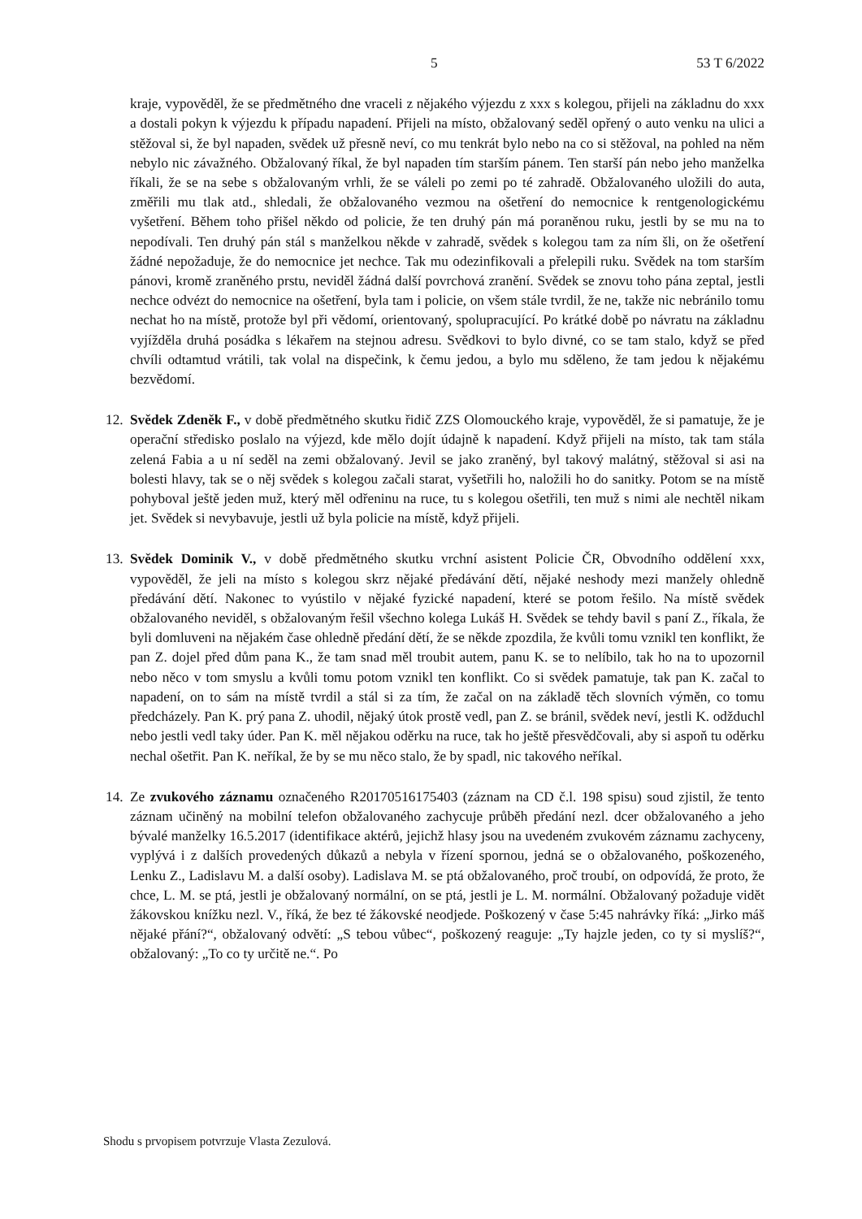5 53 T 6/2022
kraje, vypověděl, že se předmětného dne vraceli z nějakého výjezdu z xxx s kolegou, přijeli na základnu do xxx a dostali pokyn k výjezdu k případu napadení. Přijeli na místo, obžalovaný seděl opřený o auto venku na ulici a stěžoval si, že byl napaden, svědek už přesně neví, co mu tenkrát bylo nebo na co si stěžoval, na pohled na něm nebylo nic závažného. Obžalovaný říkal, že byl napaden tím starším pánem. Ten starší pán nebo jeho manželka říkali, že se na sebe s obžalovaným vrhli, že se váleli po zemi po té zahradě. Obžalovaného uložili do auta, změřili mu tlak atd., shledali, že obžalovaného vezmou na ošetření do nemocnice k rentgenologickému vyšetření. Během toho přišel někdo od policie, že ten druhý pán má poraněnou ruku, jestli by se mu na to nepodívali. Ten druhý pán stál s manželkou někde v zahradě, svědek s kolegou tam za ním šli, on že ošetření žádné nepožaduje, že do nemocnice jet nechce. Tak mu odezinfikovali a přelepili ruku. Svědek na tom starším pánovi, kromě zraněného prstu, neviděl žádná další povrchová zranění. Svědek se znovu toho pána zeptal, jestli nechce odvézt do nemocnice na ošetření, byla tam i policie, on všem stále tvrdil, že ne, takže nic nebránilo tomu nechat ho na místě, protože byl při vědomí, orientovaný, spolupracující. Po krátké době po návratu na základnu vyjížděla druhá posádka s lékařem na stejnou adresu. Svědkovi to bylo divné, co se tam stalo, když se před chvíli odtamtud vrátili, tak volal na dispečink, k čemu jedou, a bylo mu sděleno, že tam jedou k nějakému bezvědomí.
12.
Svědek Zdeněk F., v době předmětného skutku řidič ZZS Olomouckého kraje, vypověděl, že si pamatuje, že je operační středisko poslalo na výjezd, kde mělo dojít údajně k napadení. Když přijeli na místo, tak tam stála zelená Fabia a u ní seděl na zemi obžalovaný. Jevil se jako zraněný, byl takový malátný, stěžoval si asi na bolesti hlavy, tak se o něj svědek s kolegou začali starat, vyšetřili ho, naložili ho do sanitky. Potom se na místě pohyboval ještě jeden muž, který měl odřeninu na ruce, tu s kolegou ošetřili, ten muž s nimi ale nechtěl nikam jet. Svědek si nevybavuje, jestli už byla policie na místě, když přijeli.
13.
Svědek Dominik V., v době předmětného skutku vrchní asistent Policie ČR, Obvodního oddělení xxx, vypověděl, že jeli na místo s kolegou skrz nějaké předávání dětí, nějaké neshody mezi manžely ohledně předávání dětí. Nakonec to vyústilo v nějaké fyzické napadení, které se potom řešilo. Na místě svědek obžalovaného neviděl, s obžalovaným řešil všechno kolega Lukáš H. Svědek se tehdy bavil s paní Z., říkala, že byli domluveni na nějakém čase ohledně předání dětí, že se někde zpozdila, že kvůli tomu vznikl ten konflikt, že pan Z. dojel před dům pana K., že tam snad měl troubit autem, panu K. se to nelíbilo, tak ho na to upozornil nebo něco v tom smyslu a kvůli tomu potom vznikl ten konflikt. Co si svědek pamatuje, tak pan K. začal to napadení, on to sám na místě tvrdil a stál si za tím, že začal on na základě těch slovních výměn, co tomu předcházely. Pan K. prý pana Z. uhodil, nějaký útok prostě vedl, pan Z. se bránil, svědek neví, jestli K. odžduchl nebo jestli vedl taky úder. Pan K. měl nějakou oděrku na ruce, tak ho ještě přesvědčovali, aby si aspoň tu oděrku nechal ošetřit. Pan K. neříkal, že by se mu něco stalo, že by spadl, nic takového neříkal.
14.
Ze zvukového záznamu označeného R20170516175403 (záznam na CD č.l. 198 spisu) soud zjistil, že tento záznam učiněný na mobilní telefon obžalovaného zachycuje průběh předání nezl. dcer obžalovaného a jeho bývalé manželky 16.5.2017 (identifikace aktérů, jejichž hlasy jsou na uvedeném zvukovém záznamu zachyceny, vyplývá i z dalších provedených důkazů a nebyla v řízení spornou, jedná se o obžalovaného, poškozeného, Lenku Z., Ladislavu M. a další osoby). Ladislava M. se ptá obžalovaného, proč troubí, on odpovídá, že proto, že chce, L. M. se ptá, jestli je obžalovaný normální, on se ptá, jestli je L. M. normální. Obžalovaný požaduje vidět žákovskou knížku nezl. V., říká, že bez té žákovské neodjede. Poškozený v čase 5:45 nahrávky říká: „Jirko máš nějaké přání?“, obžalovaný odvětí: „S tebou vůbec“, poškozený reaguje: „Ty hajzle jeden, co ty si myslíš?“, obžalovaný: „To co ty určitě ne.“. Po
Shodu s prvopisem potvrzuje Vlasta Zezulová.